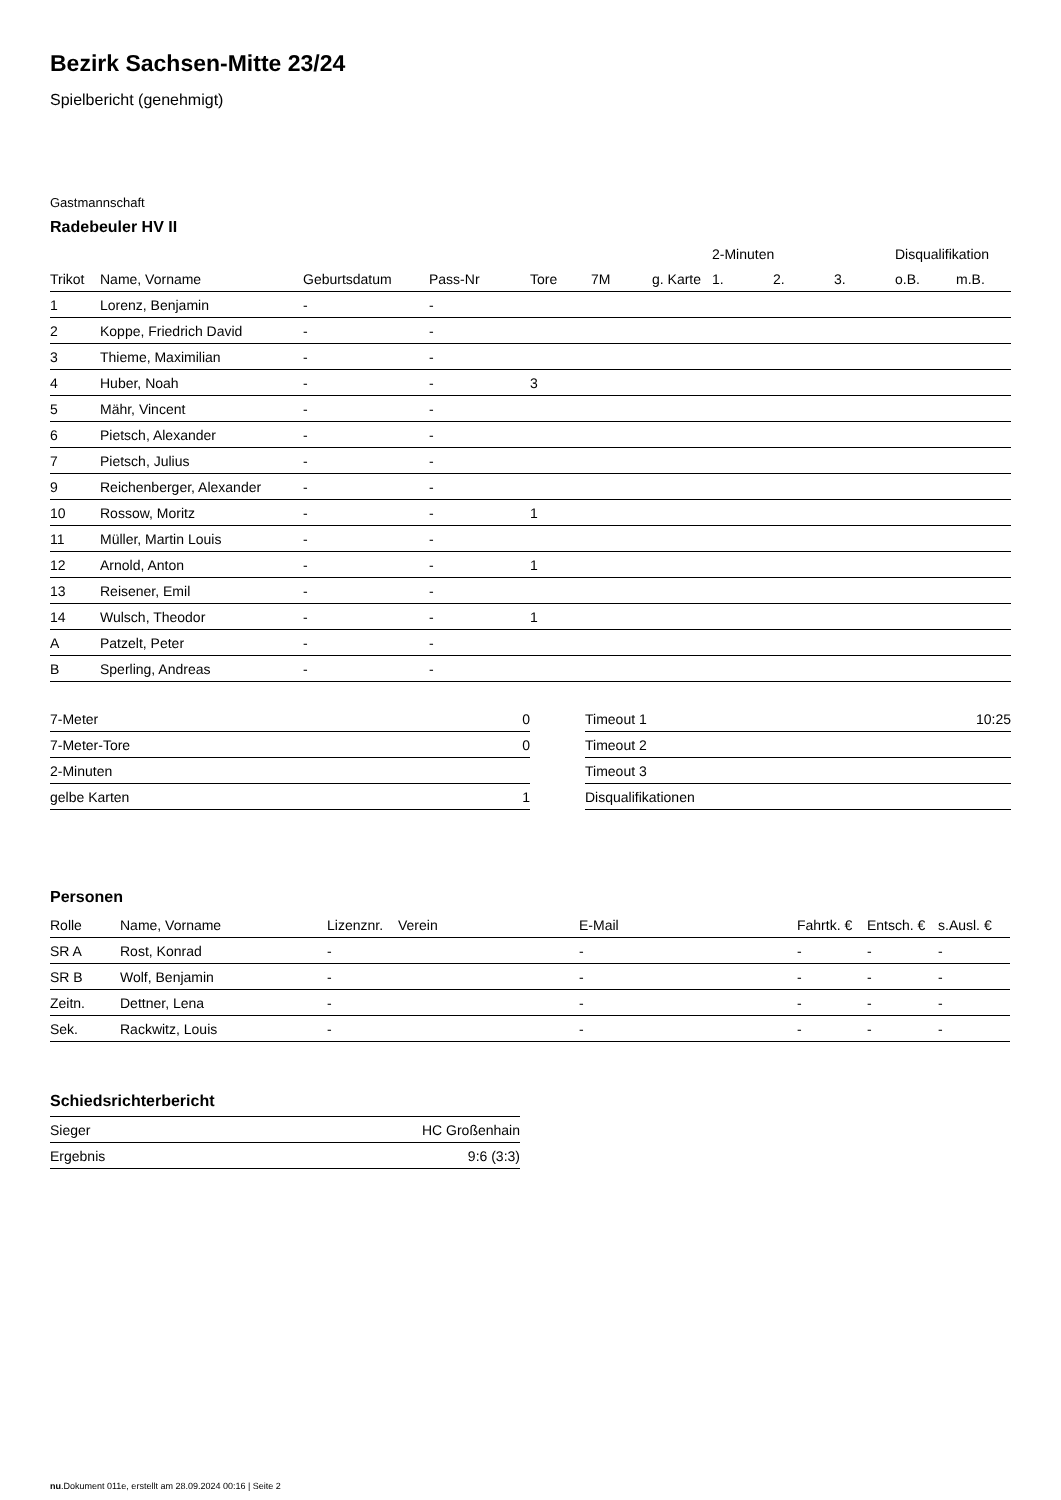Bezirk Sachsen-Mitte 23/24
Spielbericht (genehmigt)
Gastmannschaft
Radebeuler HV II
| | | | | | | | 2-Minuten | | | Disqualifikation | |
| --- | --- | --- | --- | --- | --- | --- | --- | --- | --- | --- | --- |
| Trikot | Name, Vorname | Geburtsdatum | Pass-Nr | Tore | 7M | g. Karte | 1. | 2. | 3. | o.B. | m.B. |
| 1 | Lorenz, Benjamin | - | - | | | | | | | | |
| 2 | Koppe, Friedrich David | - | - | | | | | | | | |
| 3 | Thieme, Maximilian | - | - | | | | | | | | |
| 4 | Huber, Noah | - | - | 3 | | | | | | | |
| 5 | Mähr, Vincent | - | - | | | | | | | | |
| 6 | Pietsch, Alexander | - | - | | | | | | | | |
| 7 | Pietsch, Julius | - | - | | | | | | | | |
| 9 | Reichenberger, Alexander | - | - | | | | | | | | |
| 10 | Rossow, Moritz | - | - | 1 | | | | | | | |
| 11 | Müller, Martin Louis | - | - | | | | | | | | |
| 12 | Arnold, Anton | - | - | 1 | | | | | | | |
| 13 | Reisener, Emil | - | - | | | | | | | | |
| 14 | Wulsch, Theodor | - | - | 1 | | | | | | | |
| A | Patzelt, Peter | - | - | | | | | | | | |
| B | Sperling, Andreas | - | - | | | | | | | | |
| 7-Meter | 0 |
| 7-Meter-Tore | 0 |
| 2-Minuten | |
| gelbe Karten | 1 |
| Timeout 1 | 10:25 |
| Timeout 2 | |
| Timeout 3 | |
| Disqualifikationen | |
Personen
| Rolle | Name, Vorname | Lizenznr. | Verein | E-Mail | Fahrtk. € | Entsch. € | s.Ausl. € |
| --- | --- | --- | --- | --- | --- | --- | --- |
| SR A | Rost, Konrad | - | | - | - | - | - |
| SR B | Wolf, Benjamin | - | | - | - | - | - |
| Zeitn. | Dettner, Lena | - | | - | - | - | - |
| Sek. | Rackwitz, Louis | - | | - | - | - | - |
Schiedsrichterbericht
| Sieger | HC Großenhain |
| Ergebnis | 9:6 (3:3) |
nu.Dokument 011e, erstellt am 28.09.2024 00:16 | Seite 2